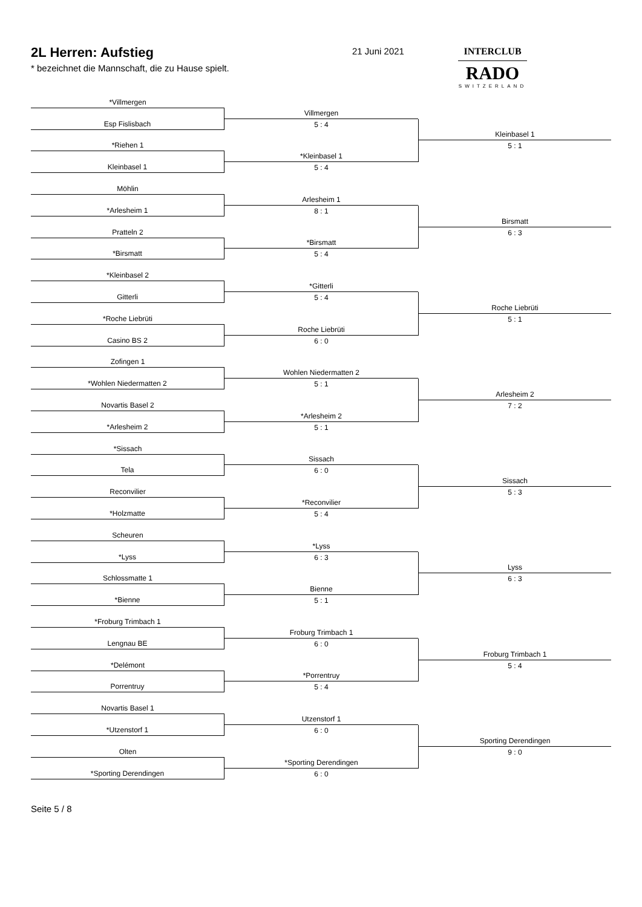2L Herren: Aufstieg
* bezeichnet die Mannschaft, die zu Hause spielt.
21 Juni 2021
INTERCLUB
RADO
SWITZERLAND
*Villmergen
Esp Fislisbach
*Riehen 1
Kleinbasel 1
Villmergen
5 : 4
*Kleinbasel 1
5 : 4
Kleinbasel 1
5 : 1
Möhlin
*Arlesheim 1
Pratteln 2
*Birsmatt
Arlesheim 1
8 : 1
*Birsmatt
5 : 4
Birsmatt
6 : 3
*Kleinbasel 2
Gitterli
*Roche Liebrüti
Casino BS 2
*Gitterli
5 : 4
Roche Liebrüti
6 : 0
Roche Liebrüti
5 : 1
Zofingen 1
*Wohlen Niedermatten 2
Novartis Basel 2
*Arlesheim 2
Wohlen Niedermatten 2
5 : 1
*Arlesheim 2
5 : 1
Arlesheim 2
7 : 2
*Sissach
Tela
Reconvilier
*Holzmatte
Sissach
6 : 0
*Reconvilier
5 : 4
Sissach
5 : 3
Scheuren
*Lyss
Schlossmatte 1
*Bienne
*Lyss
6 : 3
Bienne
5 : 1
Lyss
6 : 3
*Froburg Trimbach 1
Lengnau BE
*Delémont
Porrentruy
Froburg Trimbach 1
6 : 0
*Porrentruy
5 : 4
Froburg Trimbach 1
5 : 4
Novartis Basel 1
*Utzenstorf 1
Olten
*Sporting Derendingen
Utzenstorf 1
6 : 0
*Sporting Derendingen
6 : 0
Sporting Derendingen
9 : 0
Seite 5 / 8